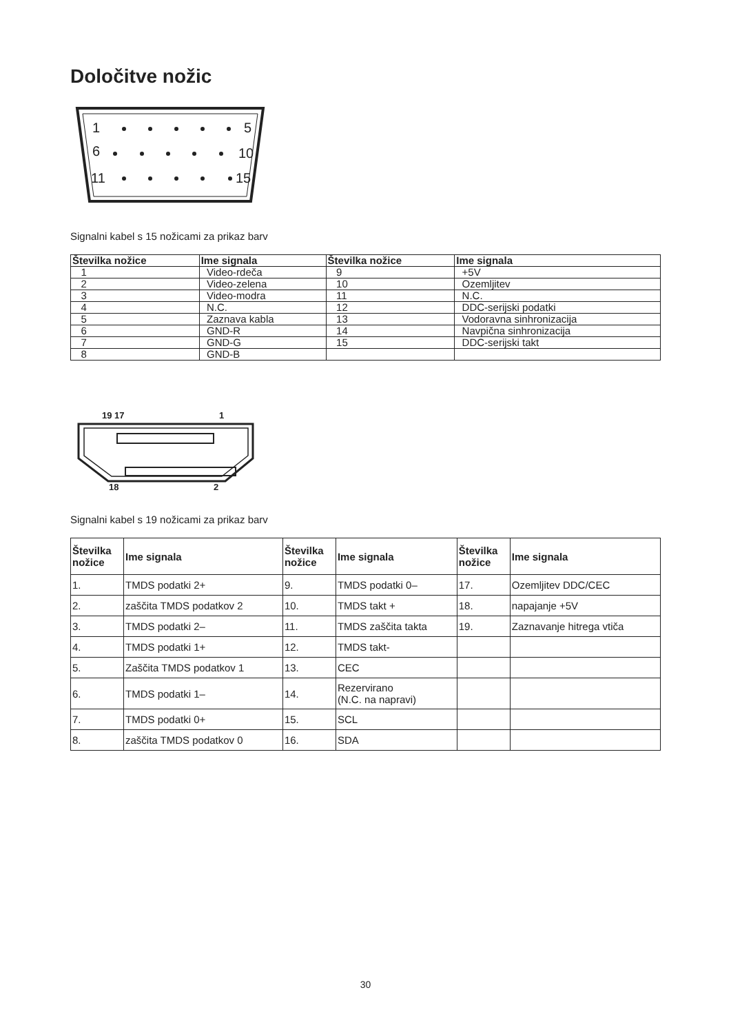Določitve nožic
1
5
6
10
11
15
Signalni kabel s 15 nožicami za prikaz barv
| Številka nožice | Ime signala | Številka nožice | Ime signala |
| --- | --- | --- | --- |
| 1 | Video-rdeča | 9 | +5V |
| 2 | Video-zelena | 10 | Ozemljitev |
| 3 | Video-modra | 11 | N.C. |
| 4 | N.C. | 12 | DDC-serijski podatki |
| 5 | Zaznava kabla | 13 | Vodoravna sinhronizacija |
| 6 | GND-R | 14 | Navpična sinhronizacija |
| 7 | GND-G | 15 | DDC-serijski takt |
| 8 | GND-B | | |
19 17
1
18
2
Signalni kabel s 19 nožicami za prikaz barv
| Številka nožice | Ime signala | Številka nožice | Ime signala | Številka nožice | Ime signala |
| --- | --- | --- | --- | --- | --- |
| 1. | TMDS podatki 2+ | 9. | TMDS podatki 0– | 17. | Ozemljitev DDC/CEC |
| 2. | zaščita TMDS podatkov 2 | 10. | TMDS takt + | 18. | napajanje +5V |
| 3. | TMDS podatki 2– | 11. | TMDS zaščita takta | 19. | Zaznavanje hitrega vtiča |
| 4. | TMDS podatki 1+ | 12. | TMDS takt- | | |
| 5. | Zaščita TMDS podatkov 1 | 13. | CEC | | |
| 6. | TMDS podatki 1– | 14. | Rezervirano (N.C. na napravi) | | |
| 7. | TMDS podatki 0+ | 15. | SCL | | |
| 8. | zaščita TMDS podatkov 0 | 16. | SDA | | |
30